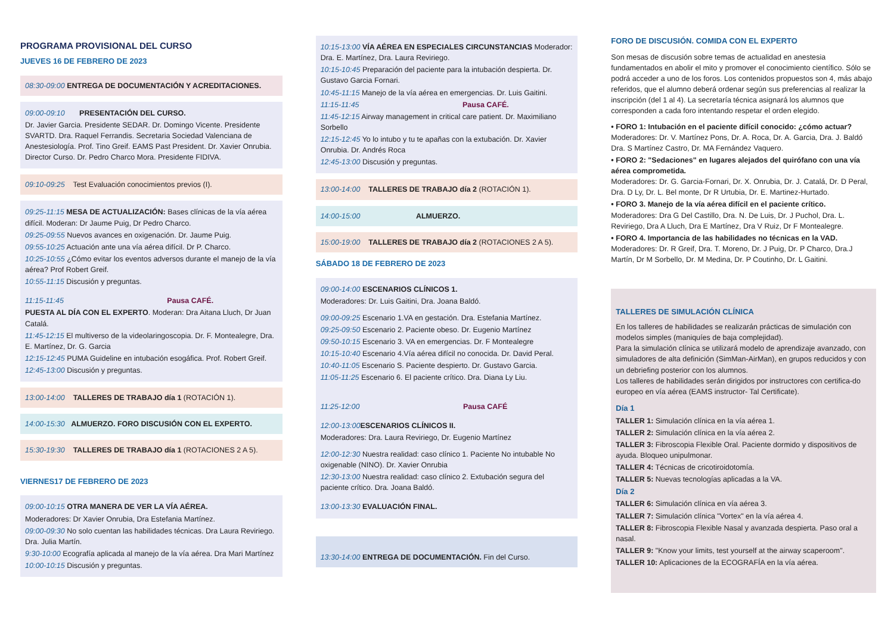PROGRAMA PROVISIONAL DEL CURSO
JUEVES 16 DE FEBRERO DE 2023
08:30-09:00 ENTREGA DE DOCUMENTACIÓN Y ACREDITACIONES.
09:00-09:10 PRESENTACIÓN DEL CURSO.
Dr. Javier Garcia. Presidente SEDAR. Dr. Domingo Vicente. Presidente SVARTD. Dra. Raquel Ferrandis. Secretaria Sociedad Valenciana de Anestesiología. Prof. Tino Greif. EAMS Past President. Dr. Xavier Onrubia. Director Curso. Dr. Pedro Charco Mora. Presidente FIDIVA.
09:10-09:25 Test Evaluación conocimientos previos (I).
09:25-11:15 MESA DE ACTUALIZACIÓN: Bases clínicas de la vía aérea difícil. Moderan: Dr Jaume Puig, Dr Pedro Charco.
09:25-09:55 Nuevos avances en oxigenación. Dr. Jaume Puig.
09:55-10:25 Actuación ante una vía aérea difícil. Dr P. Charco.
10:25-10:55 ¿Cómo evitar los eventos adversos durante el manejo de la vía aérea? Prof Robert Greif.
10:55-11:15 Discusión y preguntas.
11:15-11:45 Pausa CAFÉ.
PUESTA AL DÍA CON EL EXPERTO. Moderan: Dra Aitana Lluch, Dr Juan Catalá.
11:45-12:15 El multiverso de la videolaringoscopia. Dr. F. Montealegre, Dra. E. Martínez, Dr. G. Garcia
12:15-12:45 PUMA Guideline en intubación esogáfica. Prof. Robert Greif.
12:45-13:00 Discusión y preguntas.
13:00-14:00 TALLERES DE TRABAJO día 1 (ROTACIÓN 1).
14:00-15:30 ALMUERZO. FORO DISCUSIÓN CON EL EXPERTO.
15:30-19:30 TALLERES DE TRABAJO día 1 (ROTACIONES 2 A 5).
VIERNES17 DE FEBRERO DE 2023
09:00-10:15 OTRA MANERA DE VER LA VÍA AÉREA.
Moderadores: Dr Xavier Onrubia, Dra Estefania Martínez.
09:00-09:30 No solo cuentan las habilidades técnicas. Dra Laura Reviriego. Dra. Julia Martín.
9:30-10:00 Ecografía aplicada al manejo de la vía aérea. Dra Mari Martínez
10:00-10:15 Discusión y preguntas.
10:15-13:00 VÍA AÉREA EN ESPECIALES CIRCUNSTANCIAS Moderador: Dra. E. Martínez, Dra. Laura Reviriego.
10:15-10:45 Preparación del paciente para la intubación despierta. Dr. Gustavo Garcia Fornari.
10:45-11:15 Manejo de la vía aérea en emergencias. Dr. Luis Gaitini.
11:15-11:45 Pausa CAFÉ.
11:45-12:15 Airway management in critical care patient. Dr. Maximiliano Sorbello
12:15-12:45 Yo lo intubo y tu te apañas con la extubación. Dr. Xavier Onrubia. Dr. Andrés Roca
12:45-13:00 Discusión y preguntas.
13:00-14:00 TALLERES DE TRABAJO día 2 (ROTACIÓN 1).
14:00-15:00 ALMUERZO.
15:00-19:00 TALLERES DE TRABAJO día 2 (ROTACIONES 2 A 5).
SÁBADO 18 DE FEBRERO DE 2023
09:00-14:00 ESCENARIOS CLÍNICOS 1.
Moderadores: Dr. Luis Gaitini, Dra. Joana Baldó.
09:00-09:25 Escenario 1.VA en gestación. Dra. Estefania Martínez.
09:25-09:50 Escenario 2. Paciente obeso. Dr. Eugenio Martínez
09:50-10:15 Escenario 3. VA en emergencias. Dr. F Montealegre
10:15-10:40 Escenario 4.Vía aérea difícil no conocida. Dr. David Peral.
10:40-11:05 Escenario S. Paciente despierto. Dr. Gustavo Garcia.
11:05-11:25 Escenario 6. El paciente crítico. Dra. Diana Ly Liu.
11:25-12:00 Pausa CAFÉ
12:00-13:00 ESCENARIOS CLÍNICOS II.
Moderadores: Dra. Laura Reviriego, Dr. Eugenio Martínez
12:00-12:30 Nuestra realidad: caso clínico 1. Paciente No intubable No oxigenable (NINO). Dr. Xavier Onrubia
12:30-13:00 Nuestra realidad: caso clínico 2. Extubación segura del paciente crítico. Dra. Joana Baldó.
13:00-13:30 EVALUACIÓN FINAL.
13:30-14:00 ENTREGA DE DOCUMENTACIÓN. Fin del Curso.
FORO DE DISCUSIÓN. COMIDA CON EL EXPERTO
Son mesas de discusión sobre temas de actualidad en anestesia fundamentados en abolir el mito y promover el conocimiento científico. Sólo se podrá acceder a uno de los foros. Los contenidos propuestos son 4, más abajo referidos, que el alumno deberá ordenar según sus preferencias al realizar la inscripción (del 1 al 4). La secretaría técnica asignará los alumnos que corresponden a cada foro intentando respetar el orden elegido.
• FORO 1: Intubación en el paciente difícil conocido: ¿cómo actuar?
Moderadores: Dr. V. Martínez Pons, Dr. A. Roca, Dr. A. Garcia, Dra. J. Baldó Dra. S Martínez Castro, Dr. MA Fernández Vaquero.
• FORO 2: "Sedaciones" en lugares alejados del quirófano con una vía aérea comprometida.
Moderadores: Dr. G. Garcia-Fornari, Dr. X. Onrubia, Dr. J. Catalá, Dr. D Peral, Dra. D Ly, Dr. L. Bel monte, Dr R Urtubia, Dr. E. Martinez-Hurtado.
• FORO 3. Manejo de la vía aérea difícil en el paciente crítico.
Moderadores: Dra G Del Castillo, Dra. N. De Luis, Dr. J Puchol, Dra. L. Reviriego, Dra A Lluch, Dra E Martínez, Dra V Ruiz, Dr F Montealegre.
• FORO 4. Importancia de las habilidades no técnicas en la VAD.
Moderadores: Dr. R Greif, Dra. T. Moreno, Dr. J Puig, Dr. P Charco, Dra.J Martín, Dr M Sorbello, Dr. M Medina, Dr. P Coutinho, Dr. L Gaitini.
TALLERES DE SIMULACIÓN CLÍNICA
En los talleres de habilidades se realizarán prácticas de simulación con modelos simples (maniquíes de baja complejidad).
Para la simulación clínica se utilizará modelo de aprendizaje avanzado, con simuladores de alta definición (SimMan-AirMan), en grupos reducidos y con un debriefing posterior con los alumnos.
Los talleres de habilidades serán dirigidos por instructores con certifica-do europeo en vía aérea (EAMS instructor- Tal Certificate).
Día 1
TALLER 1: Simulación clínica en la vía aérea 1.
TALLER 2: Simulación clínica en la vía aérea 2.
TALLER 3: Fibroscopia Flexible Oral. Paciente dormido y dispositivos de ayuda. Bloqueo unipulmonar.
TALLER 4: Técnicas de cricotiroidotomía.
TALLER 5: Nuevas tecnologías aplicadas a la VA.
Día 2
TALLER 6: Simulación clínica en vía aérea 3.
TALLER 7: Simulación clínica "Vortex" en la vía aérea 4.
TALLER 8: Fibroscopia Flexible Nasal y avanzada despierta. Paso oral a nasal.
TALLER 9: "Know your limits, test yourself at the airway scaperoom".
TALLER 10: Aplicaciones de la ECOGRAFÍA en la vía aérea.